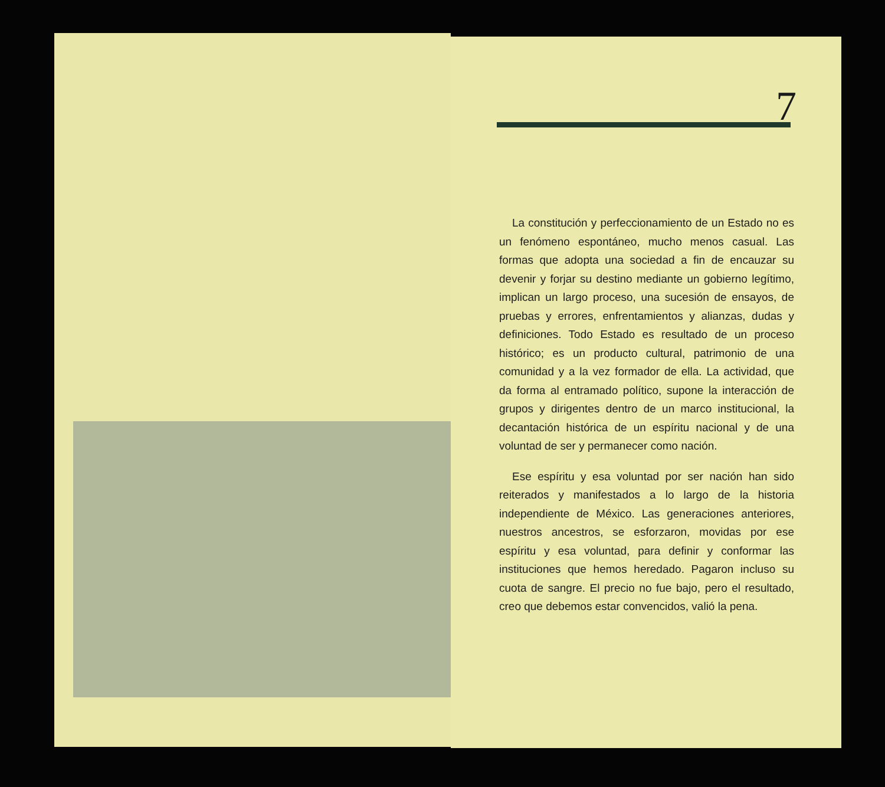7
La constitución y perfeccionamiento de un Estado no es un fenómeno espontáneo, mucho menos casual. Las formas que adopta una sociedad a fin de encauzar su devenir y forjar su destino mediante un gobierno legítimo, implican un largo proceso, una sucesión de ensayos, de pruebas y errores, enfrentamientos y alianzas, dudas y definiciones. Todo Estado es resultado de un proceso histórico; es un producto cultural, patrimonio de una comunidad y a la vez formador de ella. La actividad, que da forma al entramado político, supone la interacción de grupos y dirigentes dentro de un marco institucional, la decantación histórica de un espíritu nacional y de una voluntad de ser y permanecer como nación.
Ese espíritu y esa voluntad por ser nación han sido reiterados y manifestados a lo largo de la historia independiente de México. Las generaciones anteriores, nuestros ancestros, se esforzaron, movidas por ese espíritu y esa voluntad, para definir y conformar las instituciones que hemos heredado. Pagaron incluso su cuota de sangre. El precio no fue bajo, pero el resultado, creo que debemos estar convencidos, valió la pena.